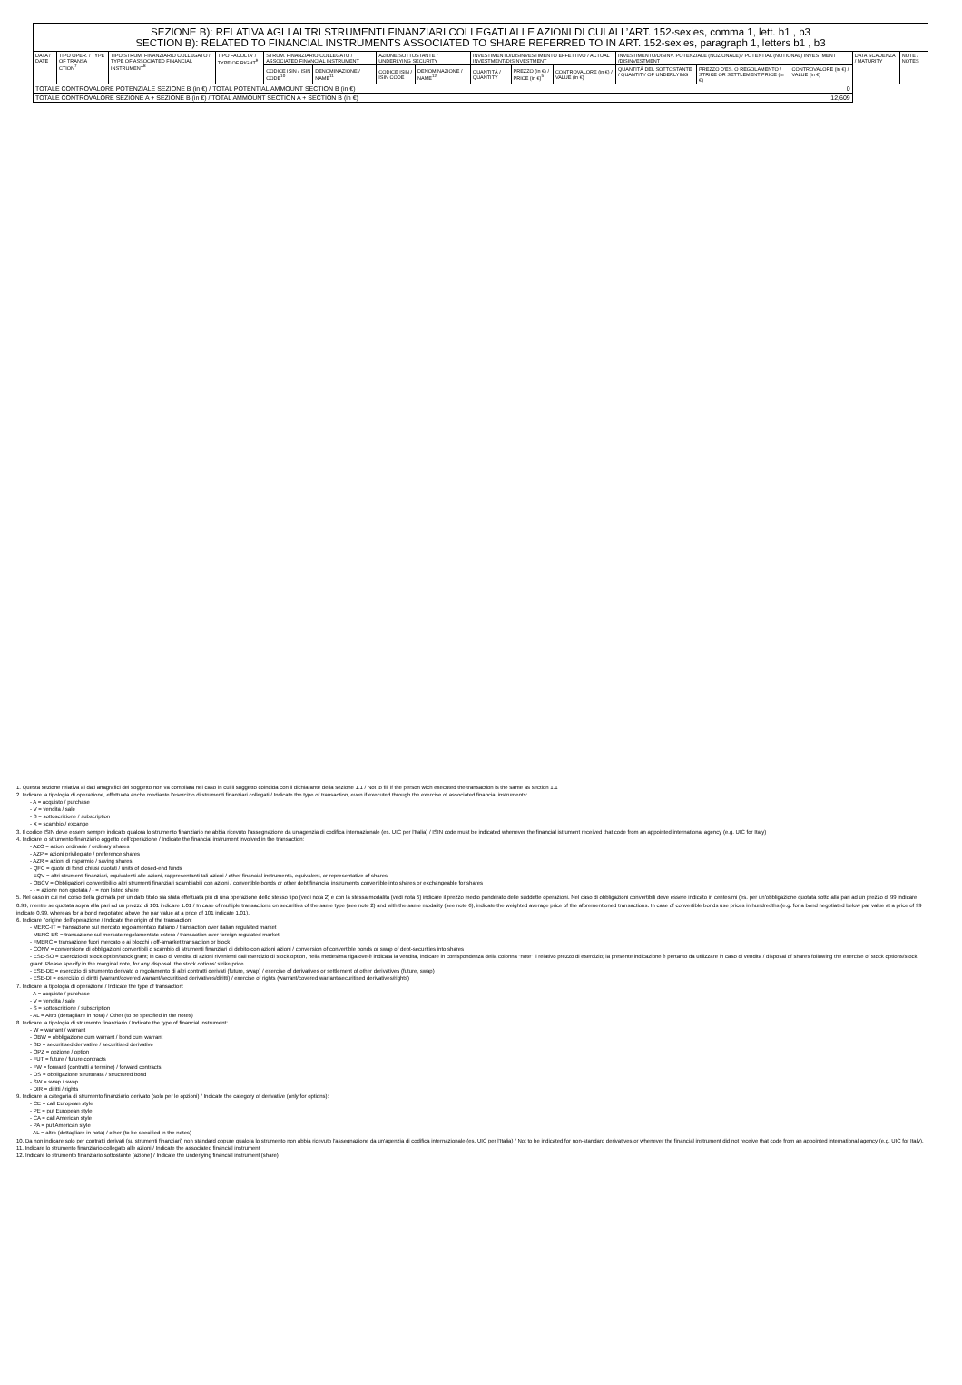| SEZIONE B): RELATIVA AGLI ALTRI STRUMENTI FINANZIARI COLLEGATI ALLE AZIONI DI CUI ALL’ART. 152-sexies, comma 1, lett. b1 , b3 SECTION B): RELATED TO FINANCIAL INSTRUMENTS ASSOCIATED TO SHARE REFERRED TO IN ART. 152-sexies, paragraph 1, letters b1 , b3 | | | | | | | | | | | | | | | |
| DATA / DATE | TIPO OPER. / TYPE OF TRANSA CTION<sup>7</sup> | TIPO STRUM. FINANZIARIO COLLEGATO / TYPE OF ASSOCIATED FINANCIAL INSTRUMENT<sup>8</sup> | TIPO FACOLTA' / TYPE OF RIGHT<sup>9</sup> | STRUM. FINANZIARIO COLLEGATO / ASSOCIATED FINANCIAL INSTRUMENT | | AZIONE SOTTOSTANTE / UNDERLYING SECURITY | | INVESTIMENTO/DISINVESTIMENTO EFFETTIVO / ACTUAL INVESTMENT/DISINVESTMENT | | | INVESTIMENTO/DISINV. POTENZIALE (NOZIONALE) / POTENTIAL (NOTIONAL) INVESTMENT /DISINVESTMENT | | | DATA SCADENZA / MATURITY | NOTE / NOTES |
| | | | | CODICE ISIN / ISIN CODE<sup>10</sup> | DENOMINAZIONE / NAME<sup>11</sup> | CODICE ISIN / ISIN CODE | DENOMINAZIONE / NAME<sup>12</sup> | QUANTITÀ / QUANTITY | PREZZO (in €) / PRICE (in €)<sup>5</sup> | CONTROVALORE (in €) / VALUE (in €) | QUANTITÀ DEL SOTTOSTANTE / QUANTITY OF UNDERLYING | PREZZO D'ES. O REGOLAMENTO / STRIKE OR SETTLEMENT PRICE (in €) | CONTROVALORE (in €) / VALUE (in €) | | |
| TOTALE CONTROVALORE POTENZIALE SEZIONE B (in €) / TOTAL POTENTIAL AMMOUNT SECTION B (in €) | | | | | | | | | | | | | 0 | | |
| TOTALE CONTROVALORE SEZIONE A + SEZIONE B (in €) / TOTAL AMMOUNT SECTION A + SECTION B (in €) | | | | | | | | | | | | | 12,609 | | |
1. Questa sezione relativa ai dati anagrafici del soggetto non va compilata nel caso in cui il soggetto coincida con il dichiarante della sezione 1.1 / Not to fill if the person wich executed the transaction is the same as section 1.1
2. Indicare la tipologia di operazione, effettuata anche mediante l'esercizio di strumenti finanziari collegati / Indicate the type of transaction, even if executed through the exercise of associated financial instruments:
- A = acquisto / purchase
- V = vendita / sale
- S = sottoscrizione / subscription
- X = scambio / excange
3. Il codice ISIN deve essere sempre indicato qualora lo strumento finanziario ne abbia ricevuto l'assegnazione da un'agenzia di codifica internazionale (es. UIC per l'Italia) / ISIN code must be indicated whenever the financial istrument received that code from an appointed international agency (e.g. UIC for Italy)
4. Indicare lo strumento finanziario oggetto dell'operazione / Indicate the financial instrument involved in the transaction:
- AZO = azioni ordinarie / ordinary shares
- AZP = azioni privilegiate / preference shares
- AZR = azioni di risparmio / saving shares
- QFC = quote di fondi chiusi quotati / units of closed-end funds
- EQV = altri strumenti finanziari, equivalenti alle azioni, rappresentanti tali azioni / other financial instruments, equivalent, or representative of shares
- OBCV = Obbligazioni convertibili o altri strumenti finanziari scambiabili con azioni / convertible bonds or other debt financial instruments convertible into shares or exchangeable for shares
- - = azione non quotata / - = non listed share
5. Nel caso in cui nel corso della giornata per un dato titolo sia stata effettuata più di una operazione dello stesso tipo (vedi nota 2) e con la stessa modalità (vedi nota 6) indicare il prezzo medio ponderato delle suddette operazioni. Nel caso di obbligazioni convertibili deve essere indicato in centesimi (es. per un'obbligazione quotata sotto alla pari ad un prezzo di 99 indicare 0.99, mentre se quotata sopra alla pari ad un prezzo di 101 indicare 1.01 / In case of multiple transactions on securities of the same type (see note 2) and with the same modality (see note 6), indicate the weighted average price of the aforementioned transactions. In case of convertible bonds use prices in hundredths (e.g. for a bond negotiated below par value at a price of 99 indicate 0.99, whereas for a bond negotiated above the par value at a price of 101 indicate 1.01).
6. Indicare l'origine dell'operazione / Indicate the origin of the transaction:
- MERC-IT = transazione sul mercato regolamentato italiano / transaction over italian regulated market
- MERC-ES = transazione sul mercato regolamentato estero / transaction over foreign regulated market
- FMERC = transazione fuori mercato o ai blocchi / off-amarket transaction or block
- CONV = conversione di obbligazioni convertibili o scambio di strumenti finanziari di debito con azioni azioni / conversion of convertible bonds or swap of debt-securities into shares
- ESE-SO = Esercizio di stock option/stock grant; in caso di vendita di azioni rivenienti dall'esercizio di stock option, nella medesima riga ove è indicata la vendita, indicare in corrispondenza della colonna “note” il relativo prezzo di esercizio; la presente indicazione è pertanto da utilizzare in caso di vendita / disposal of shares following the exercise of stock options/stock grant. Please specify in the marginal note, for any disposal, the stock options' strike price
- ESE-DE = esercizio di strumento derivato o regolamento di altri contratti derivati (future, swap) / exercise of derivatives or settlement of other derivatives (future, swap)
- ESE-DI = esercizio di diritti (warrant/covered warrant/securitised derivatives/diritti) / exercise of rights (warrant/covered warrant/securitised derivatives/rights)
7. Indicare la tipologia di operazione / Indicate the type of transaction:
- A = acquisto / purchase
- V = vendita / sale
- S = sottoscrizione / subscription
- AL = Altro (dettagliare in nota) / Other (to be specified in the notes)
8. Indicare la tipologia di strumento finanziario / Indicate the type of financial instrument:
- W = warrant / warrant
- OBW = obbligazione cum warrant / bond cum warrant
- SD = securitised derivative / securitised derivative
- OPZ = opzione / option
- FUT = future / future contracts
- FW = forward (contratti a termine) / forward contracts
- OS = obbligazione strutturata / structured bond
- SW = swap / swap
- DIR = diritti / rights
9. Indicare la categoria di strumento finanziario derivato (solo per le opzioni) / Indicate the category of derivative (only for options):
- CE = call European style
- PE = put European style
- CA = call American style
- PA = put American style
- AL = altro (dettagliare in nota) / other (to be specified in the notes)
10. Da non indicare solo per contratti derivati (su strumenti finanziari) non standard oppure qualora lo strumento non abbia ricevuto l'assegnazione da un'agenzia di codifica internazionale (es. UIC per l'Italia) / Not to be indicated for non-standard derivatives or whenever the financial instrument did not receive that code from an appointed international agency (e.g. UIC for Italy).
11. Indicare lo strumento finanziario collegato alle azioni / Indicate the associated financial instrument
12. Indicare lo strumento finanziario sottostante (azione) / Indicate the underlying financial instrument (share)